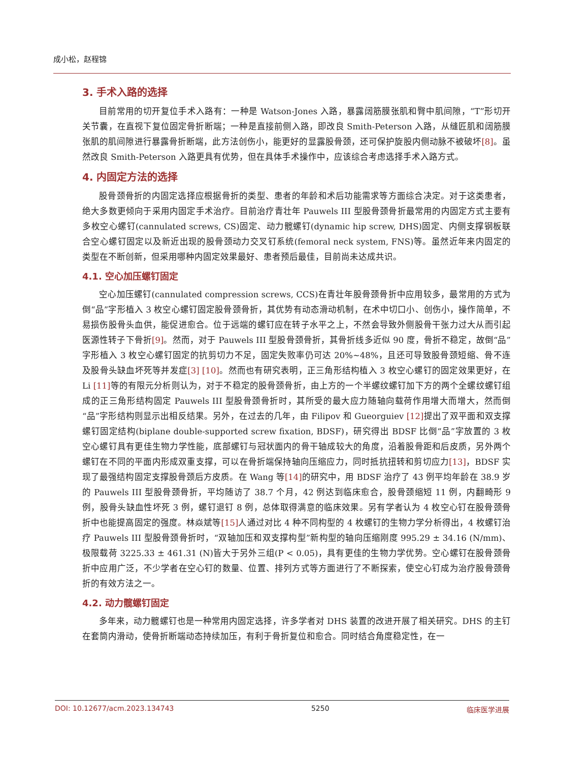成小松，赵程锦
3. 手术入路的选择
目前常用的切开复位手术入路有：一种是 Watson-Jones 入路，暴露阔筋膜张肌和臀中肌间隙，“T”形切开关节囊，在直视下复位固定骨折断端；一种是直接前侧入路，即改良 Smith-Peterson 入路，从缝匠肌和阔筋膜张肌的肌间隙进行暴露骨折断端，此方法创伤小，能更好的显露股骨颈，还可保护旋股内侧动脉不被破坏[8]。虽然改良 Smith-Peterson 入路更具有优势，但在具体手术操作中，应该综合考虑选择手术入路方式。
4. 内固定方法的选择
股骨颈骨折的内固定选择应根据骨折的类型、患者的年龄和术后功能需求等方面综合决定。对于这类患者，绝大多数更倾向于采用内固定手术治疗。目前治疗青壮年 Pauwels III 型股骨颈骨折最常用的内固定方式主要有多枚空心螺钉(cannulated screws, CS)固定、动力髋螺钉(dynamic hip screw, DHS)固定、内侧支撑钢板联合空心螺钉固定以及新近出现的股骨颈动力交叉钉系统(femoral neck system, FNS)等。虽然近年来内固定的类型在不断创新，但采用哪种内固定效果最好、患者预后最佳，目前尚未达成共识。
4.1. 空心加压螺钉固定
空心加压螺钉(cannulated compression screws, CCS)在青壮年股骨颈骨折中应用较多，最常用的方式为倒“品”字形植入 3 枚空心螺钉固定股骨颈骨折，其优势有动态滑动机制，在术中切口小、创伤小，操作简单，不易损伤股骨头血供，能促进愈合。位于远端的螺钉应在转子水平之上，不然会导致外侧股骨干张力过大从而引起医源性转子下骨折[9]。然而，对于 Pauwels III 型股骨颈骨折，其骨折线多近似 90 度，骨折不稳定，故倒“品”字形植入 3 枚空心螺钉固定的抗剪切力不足，固定失败率仍可达 20%~48%，且还可导致股骨颈短缩、骨不连及股骨头缺血坏死等并发症[3] [10]。然而也有研究表明，正三角形结构植入 3 枚空心螺钉的固定效果更好，在 Li [11] 等的有限元分析则认为，对于不稳定的股骨颈骨折，由上方的一个半螺纹螺钉加下方的两个全螺纹螺钉组成的正三角形结构固定 Pauwels III 型股骨颈骨折时，其所受的最大应力随轴向载荷作用增大而增大，然而倒“品”字形结构则显示出相反结果。另外，在过去的几年，由 Filipov 和 Gueorguiev [12] 提出了双平面和双支撑螺钉固定结构(biplane double-supported screw fixation, BDSF)，研究得出 BDSF 比倒“品”字放置的 3 枚空心螺钉具有更佳生物力学性能，底部螺钉与冠状面内的骨干轴成较大的角度，沿着股骨距和后皮质，另外两个螺钉在不同的平面内形成双重支撑，可以在骨折端保持轴向压缩应力，同时抵抗扭转和剪切应力[13]，BDSF 实现了最强结构固定支撑股骨颈后方皮质。在 Wang 等[14] 的研究中，用 BDSF 治疗了 43 例平均年龄在 38.9 岁的 Pauwels III 型股骨颈骨折，平均随访了 38.7 个月，42 例达到临床愈合，股骨颈缩短 11 例，内翻畸形 9 例，股骨头缺血性坏死 3 例，螺钉退钉 8 例，总体取得满意的临床效果。另有学者认为 4 枚空心钉在股骨颈骨折中也能提高固定的强度。林焱斌等[15] 人通过对比 4 种不同构型的 4 枚螺钉的生物力学分析得出，4 枚螺钉治疗 Pauwels III 型股骨颈骨折时，“双轴加压和双支撑构型”新构型的轴向压缩刚度 995.29 ± 34.16 (N/mm)、极限载荷 3225.33 ± 461.31 (N)皆大于另外三组(P < 0.05)，具有更佳的生物力学优势。空心螺钉在股骨颈骨折中应用广泛，不少学者在空心钉的数量、位置、排列方式等方面进行了不断探索，使空心钉成为治疗股骨颈骨折的有效方法之一。
4.2. 动力髋螺钉固定
多年来，动力髋螺钉也是一种常用内固定选择，许多学者对 DHS 装置的改进开展了相关研究。DHS 的主钉在套筒内滑动，使骨折断端动态持续加压，有利于骨折复位和愈合。同时结合角度稳定性，在一
DOI: 10.12677/acm.2023.134743 5250 临床医学进展